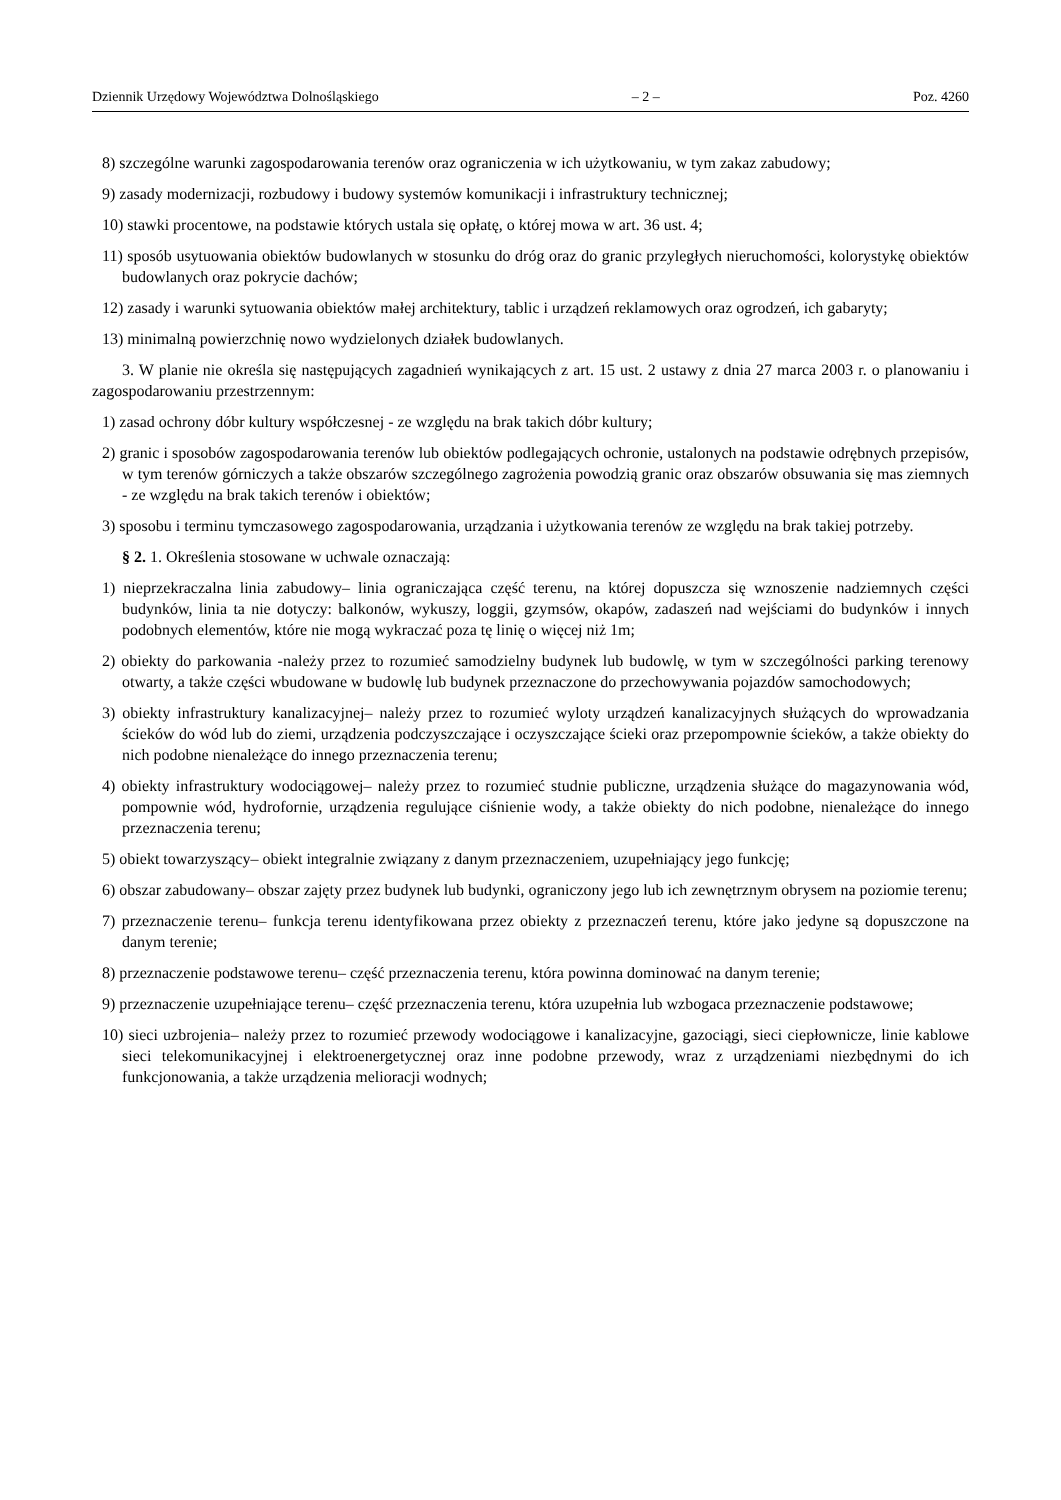Dziennik Urzędowy Województwa Dolnośląskiego – 2 – Poz. 4260
8) szczególne warunki zagospodarowania terenów oraz ograniczenia w ich użytkowaniu, w tym zakaz zabudowy;
9) zasady modernizacji, rozbudowy i budowy systemów komunikacji i infrastruktury technicznej;
10) stawki procentowe, na podstawie których ustala się opłatę, o której mowa w art. 36 ust. 4;
11) sposób usytuowania obiektów budowlanych w stosunku do dróg oraz do granic przyległych nieruchomości, kolorystykę obiektów budowlanych oraz pokrycie dachów;
12) zasady i warunki sytuowania obiektów małej architektury, tablic i urządzeń reklamowych oraz ogrodzeń, ich gabaryty;
13) minimalną powierzchnię nowo wydzielonych działek budowlanych.
3. W planie nie określa się następujących zagadnień wynikających z art. 15 ust. 2 ustawy z dnia 27 marca 2003 r. o planowaniu i zagospodarowaniu przestrzennym:
1) zasad ochrony dóbr kultury współczesnej - ze względu na brak takich dóbr kultury;
2) granic i sposobów zagospodarowania terenów lub obiektów podlegających ochronie, ustalonych na podstawie odrębnych przepisów, w tym terenów górniczych a także obszarów szczególnego zagrożenia powodzią granic oraz obszarów obsuwania się mas ziemnych - ze względu na brak takich terenów i obiektów;
3) sposobu i terminu tymczasowego zagospodarowania, urządzania i użytkowania terenów ze względu na brak takiej potrzeby.
§ 2. 1. Określenia stosowane w uchwale oznaczają:
1) nieprzekraczalna linia zabudowy– linia ograniczająca część terenu, na której dopuszcza się wznoszenie nadziemnych części budynków, linia ta nie dotyczy: balkonów, wykuszy, loggii, gzymsów, okapów, zadaszeń nad wejściami do budynków i innych podobnych elementów, które nie mogą wykraczać poza tę linię o więcej niż 1m;
2) obiekty do parkowania -należy przez to rozumieć samodzielny budynek lub budowlę, w tym w szczególności parking terenowy otwarty, a także części wbudowane w budowlę lub budynek przeznaczone do przechowywania pojazdów samochodowych;
3) obiekty infrastruktury kanalizacyjnej– należy przez to rozumieć wyloty urządzeń kanalizacyjnych służących do wprowadzania ścieków do wód lub do ziemi, urządzenia podczyszczające i oczyszczające ścieki oraz przepompownie ścieków, a także obiekty do nich podobne nienależące do innego przeznaczenia terenu;
4) obiekty infrastruktury wodociągowej– należy przez to rozumieć studnie publiczne, urządzenia służące do magazynowania wód, pompownie wód, hydrofornie, urządzenia regulujące ciśnienie wody, a także obiekty do nich podobne, nienależące do innego przeznaczenia terenu;
5) obiekt towarzyszący– obiekt integralnie związany z danym przeznaczeniem, uzupełniający jego funkcję;
6) obszar zabudowany– obszar zajęty przez budynek lub budynki, ograniczony jego lub ich zewnętrznym obrysem na poziomie terenu;
7) przeznaczenie terenu– funkcja terenu identyfikowana przez obiekty z przeznaczeń terenu, które jako jedyne są dopuszczone na danym terenie;
8) przeznaczenie podstawowe terenu– część przeznaczenia terenu, która powinna dominować na danym terenie;
9) przeznaczenie uzupełniające terenu– część przeznaczenia terenu, która uzupełnia lub wzbogaca przeznaczenie podstawowe;
10) sieci uzbrojenia– należy przez to rozumieć przewody wodociągowe i kanalizacyjne, gazociągi, sieci ciepłownicze, linie kablowe sieci telekomunikacyjnej i elektroenergetycznej oraz inne podobne przewody, wraz z urządzeniami niezbędnymi do ich funkcjonowania, a także urządzenia melioracji wodnych;